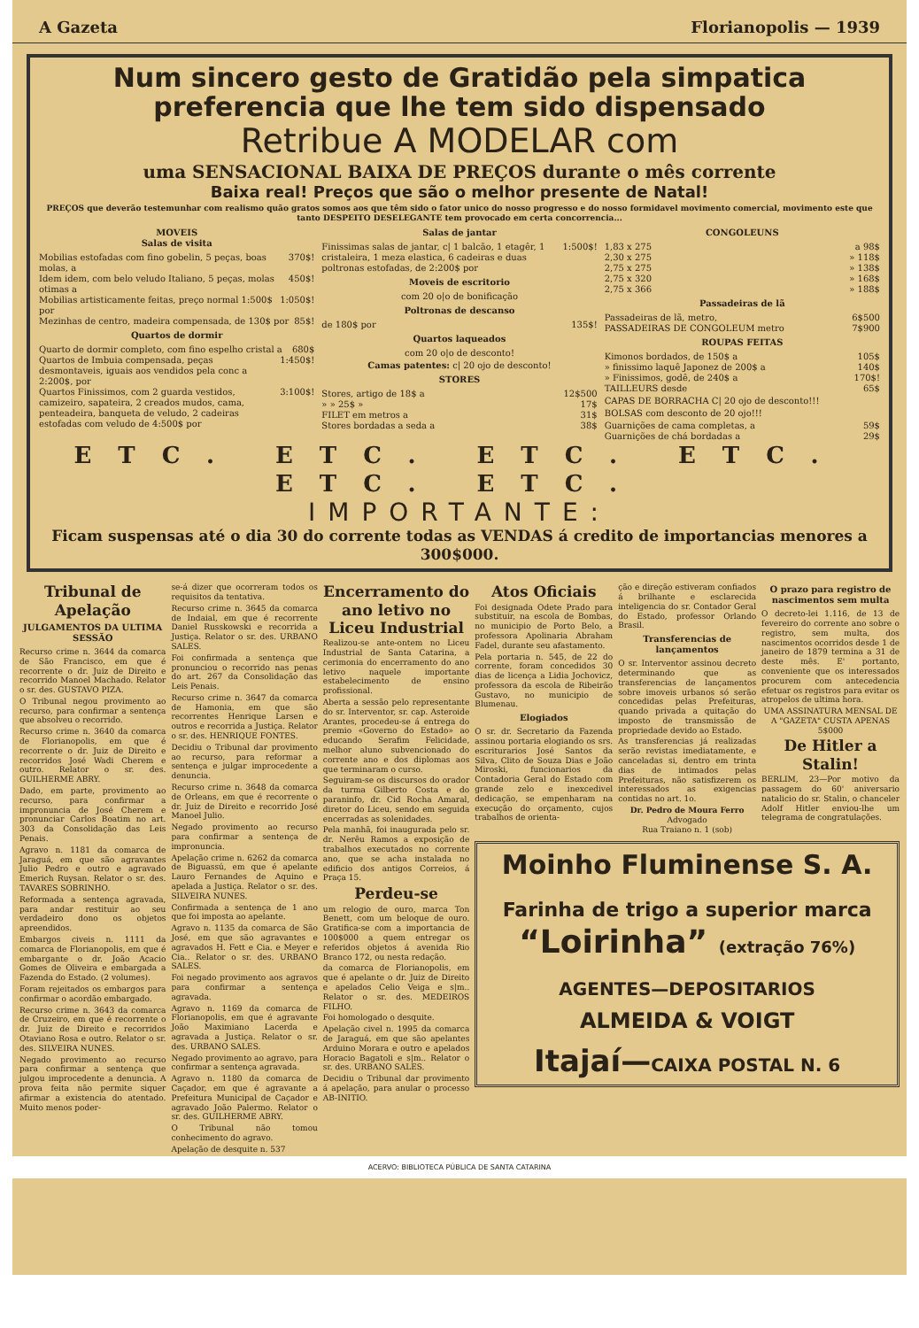A Gazeta Florianopolis — 1939
Num sincero gesto de Gratidão pela simpatica preferencia que lhe tem sido dispensado
Retribue A MODELAR com
uma SENSACIONAL BAIXA DE PREÇOS durante o mês corrente
Baixa real! Preços que são o melhor presente de Natal!
PREÇOS que deverão testemunhar com realismo quão gratos somos aos que têm sido o fator unico do nosso progresso e do nosso formidavel movimento comercial, movimento este que tanto DESPEITO DESELEGANTE tem provocado em certa concorrencia...
MOVEIS
Salas de visita
Mobilias estofadas com fino gobelin, 5 peças, boas molas, a 370$!
Idem idem, com belo veludo Italiano, 5 peças, molas otimas a 450$!
Mobilias artisticamente feitas, preço normal 1:500$ por 1:050$!
Mezinhas de centro, madeira compensada, de 130$ por 85$!
Quartos de dormir
Quarto de dormir completo, com fino espelho cristal a 680$
Quartos de Imbuia compensada, peças desmontaveis, iguais aos vendidos pela conc a 2:200$, por 1:450$!
Quartos Finissimos, com 2 guarda vestidos, camizeiro, sapateira, 2 creados mudos, cama, penteadeira, banqueta de veludo, 2 cadeiras estofadas com veludo de 4:500$ por 3:100$!
Salas de jantar
Finissimas salas de jantar, c| 1 balcão, 1 etagêr, 1 cristaleira, 1 meza elastica, 6 cadeiras e duas poltronas estofadas, de 2:200$ por 1:500$!
Moveis de escritorio
com 20 o|o de bonificação
Poltronas de descanso
de 180$ por 135$!
Quartos laqueados
com 20 o|o de desconto!
Camas patentes: c| 20 ojo de desconto!
STORES
Stores, artigo de 18$ a 12$500
» » 25$ » 17$
FILET em metros a 31$
Stores bordadas a seda a 38$
CONGOLEUNS
1,83 x 275 a 98$
2,30 x 275 » 118$
2,75 x 275 » 138$
2,75 x 320 » 168$
2,75 x 366 » 188$
Passadeiras de lã
Passadeiras de lã, metro, 6$500
PASSADEIRAS DE CONGOLEUM metro 7$900
ROUPAS FEITAS
Kimonos bordados, de 150$ a 105$
» finissimo laquê Japonez de 200$ a 140$
» Finissimos, godê, de 240$ a 170$!
TAILLEURS desde 65$
CAPAS DE BORRACHA C| 20 ojo de desconto!!!
BOLSAS com desconto de 20 ojo!!!
Guarnições de cama completas, a 59$
Guarnições de chá bordadas a 29$
ETC. ETC. ETC. ETC. ETC. ETC.
IMPORTANTE:
Ficam suspensas até o dia 30 do corrente todas as VENDAS á credito de importancias menores a 300$000.
Tribunal de Apelação
JULGAMENTOS DA ULTIMA SESSÃO
Recurso crime n. 3644 da comarca de São Francisco, em que é recorrente o dr. Juiz de Direito e recorrido Manoel Machado. Relator o sr. des. GUSTAVO PIZA.
O Tribunal negou provimento ao recurso, para confirmar a sentença que absolveu o recorrido.
Recurso crime n. 3640 da comarca de Florianopolis, em que é recorrente o dr. Juiz de Direito e recorridos José Wadi Cherem e outro. Relator o sr. des. GUILHERME ABRY.
Dado, em parte, provimento ao recurso, para confirmar a impronuncia de José Cherem e pronunciar Carlos Boatim no art. 303 da Consolidação das Leis Penais.
Agravo n. 1181 da comarca de Jaraguá, em que são agravantes Julio Pedro e outro e agravado Emerich Ruysan. Relator o sr. des. TAVARES SOBRINHO.
Reformada a sentença agravada, para andar restituir ao seu verdadeiro dono os objetos apreendidos.
Embargos civeis n. 1111 da comarca de Florianopolis, em que é embargante o dr. João Acacio Gomes de Oliveira e embargada a Fazenda do Estado. (2 volumes).
Foram rejeitados os embargos para confirmar o acordão embargado.
Recurso crime n. 3643 da comarca de Cruzeiro, em que é recorrente o dr. Juiz de Direito e recorridos Otaviano Rosa e outro. Relator o sr. des. SILVEIRA NUNES.
Negado provimento ao recurso para confirmar a sentença que julgou improcedente a denuncia. A prova feita não permite siquer afirmar a existencia do atentado. Muito menos poder-
se-á dizer que ocorreram todos os requisitos da tentativa.
Recurso crime n. 3645 da comarca de Indaial, em que é recorrente Daniel Russkowski e recorrida a Justiça. Relator o sr. des. URBANO SALES.
Foi confirmada a sentença que pronunciou o recorrido nas penas do art. 267 da Consolidação das Leis Penais.
Recurso crime n. 3647 da comarca de Hamonia, em que são recorrentes Henrique Larsen e outros e recorrida a Justiça. Relator o sr. des. HENRIQUE FONTES.
Decidiu o Tribunal dar provimento ao recurso, para reformar a sentença e julgar improcedente a denuncia.
Recurso crime n. 3648 da comarca de Orleans, em que é recorrente o dr. Juiz de Direito e recorrido José Manoel Julio.
Negado provimento ao recurso para confirmar a sentença de impronuncia.
Apelação crime n. 6262 da comarca de Biguassú, em que é apelante Lauro Fernandes de Aquino e apelada a Justiça. Relator o sr. des. SILVEIRA NUNES.
Confirmada a sentença de 1 ano que foi imposta ao apelante.
Agravo n. 1135 da comarca de São José, em que são agravantes e agravados H. Fett e Cia. e Meyer e Cia.. Relator o sr. des. URBANO SALES.
Foi negado provimento aos agravos para confirmar a sentença agravada.
Agravo n. 1169 da comarca de Florianopolis, em que é agravante João Maximiano Lacerda e agravada a Justiça. Relator o sr. des. URBANO SALES.
Negado provimento ao agravo, para confirmar a sentença agravada.
Agravo n. 1180 da comarca de Caçador, em que é agravante a Prefeitura Municipal de Caçador e agravado João Palermo. Relator o sr. des. GUILHERME ABRY.
O Tribunal não tomou conhecimento do agravo.
Apelação de desquite n. 537
Encerramento do ano letivo no Liceu Industrial
Realizou-se ante-ontem no Liceu Industrial de Santa Catarina, a cerimonia do encerramento do ano letivo naquele importante estabelecimento de ensino profissional.
Aberta a sessão pelo representante do sr. Interventor, sr. cap. Asteroide Arantes, procedeu-se á entrega do premio «Governo do Estado» ao educando Serafim Felicidade, melhor aluno subvencionado do corrente ano e dos diplomas aos que terminaram o curso.
Seguiram-se os discursos do orador da turma Gilberto Costa e do paraninfo, dr. Cid Rocha Amaral, diretor do Liceu, sendo em seguida encerradas as solenidades.
Pela manhã, foi inaugurada pelo sr. dr. Nerêu Ramos a exposição de trabalhos executados no corrente ano, que se acha instalada no edificio dos antigos Correios, á Praça 15.
Perdeu-se
um relogio de ouro, marca Ton Benett, com um beloque de ouro. Gratifica-se com a importancia de 100$000 a quem entregar os referidos objetos á avenida Rio Branco 172, ou nesta redação.
da comarca de Florianopolis, em que é apelante o dr. Juiz de Direito e apelados Celio Veiga e s|m.. Relator o sr. des. MEDEIROS FILHO.
Foi homologado o desquite.
Apelação civel n. 1995 da comarca de Jaraguá, em que são apelantes Arduino Morara e outro e apelados Horacio Bagatoli e s|m.. Relator o sr. des. URBANO SALES.
Decidiu o Tribunal dar provimento á apelação, para anular o processo AB-INITIO.
Atos Oficiais
Foi designada Odete Prado para substituir, na escola de Bombas, no municipio de Porto Belo, a professora Apolinaria Abraham Fadel, durante seu afastamento.
Pela portaria n. 545, de 22 do corrente, foram concedidos 30 dias de licença a Lidia Jochovicz, professora da escola de Ribeirão Gustavo, no municipio de Blumenau.
Elogiados
O sr. dr. Secretario da Fazenda assinou portaria elogiando os srs. escriturarios José Santos da Silva, Clito de Souza Dias e João Miroski, funcionarios da Contadoria Geral do Estado com grande zelo e inexcedivel dedicação, se empenharam na execução do orçamento, cujos trabalhos de orienta-
ção e direção estiveram confiados á brilhante e esclarecida inteligencia do sr. Contador Geral do Estado, professor Orlando Brasil.
Transferencias de lançamentos
O sr. Interventor assinou decreto determinando que as transferencias de lançamentos sobre imoveis urbanos só serão concedidas pelas Prefeituras, quando privada a quitação do imposto de transmissão de propriedade devido ao Estado.
As transferencias já realizadas serão revistas imediatamente, e canceladas si, dentro em trinta dias de intimados pelas Prefeituras, não satisfizerem os interessados as exigencias contidas no art. 1o.
Dr. Pedro de Moura Ferro
Advogado
Rua Traiano n. 1 (sob)
O prazo para registro de nascimentos sem multa
O decreto-lei 1.116, de 13 de fevereiro do corrente ano sobre o registro, sem multa, dos nascimentos ocorridos desde 1 de janeiro de 1879 termina a 31 de deste mês. E' portanto, conveniente que os interessados procurem com antecedencia efetuar os registros para evitar os atropelos de ultima hora.
UMA ASSINATURA MENSAL DE A "GAZETA" CUSTA APENAS 5$000
De Hitler a Stalin!
BERLIM, 23—Por motivo da passagem do 60' aniversario natalicio do sr. Stalin, o chanceler Adolf Hitler enviou-lhe um telegrama de congratulações.
Moinho Fluminense S. A.
Farinha de trigo a superior marca
“Loirinha” (extração 76%)
AGENTES—DEPOSITARIOS
ALMEIDA & VOIGT
Itajaí—CAIXA POSTAL N. 6
ACERVO: BIBLIOTECA PÚBLICA DE SANTA CATARINA